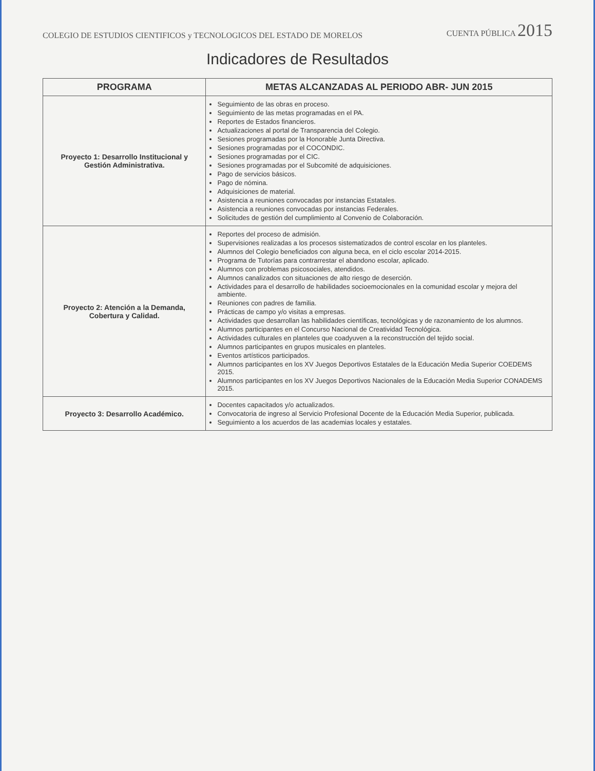COLEGIO DE ESTUDIOS CIENTIFICOS y TECNOLOGICOS DEL ESTADO DE MORELOS
CUENTA PÚBLICA 2015
Indicadores de Resultados
| PROGRAMA | METAS ALCANZADAS AL PERIODO ABR- JUN 2015 |
| --- | --- |
| Proyecto 1: Desarrollo Institucional y Gestión Administrativa. | Seguimiento de las obras en proceso. Seguimiento de las metas programadas en el PA. Reportes de Estados financieros. Actualizaciones al portal de Transparencia del Colegio. Sesiones programadas por la Honorable Junta Directiva. Sesiones programadas por el COCONDIC. Sesiones programadas por el CIC. Sesiones programadas por el Subcomité de adquisiciones. Pago de servicios básicos. Pago de nómina. Adquisiciones de material. Asistencia a reuniones convocadas por instancias Estatales. Asistencia a reuniones convocadas por instancias Federales. Solicitudes de gestión del cumplimiento al Convenio de Colaboración. |
| Proyecto 2: Atención a la Demanda, Cobertura y Calidad. | Reportes del proceso de admisión. Supervisiones realizadas a los procesos sistematizados de control escolar en los planteles. Alumnos del Colegio beneficiados con alguna beca, en el ciclo escolar 2014-2015. Programa de Tutorías para contrarrestar el abandono escolar, aplicado. Alumnos con problemas psicosociales, atendidos. Alumnos canalizados con situaciones de alto riesgo de deserción. Actividades para el desarrollo de habilidades socioemocionales en la comunidad escolar y mejora del ambiente. Reuniones con padres de familia. Prácticas de campo y/o visitas a empresas. Actividades que desarrollan las habilidades científicas, tecnológicas y de razonamiento de los alumnos. Alumnos participantes en el Concurso Nacional de Creatividad Tecnológica. Actividades culturales en planteles que coadyuven a la reconstrucción del tejido social. Alumnos participantes en grupos musicales en planteles. Eventos artísticos participados. Alumnos participantes en los XV Juegos Deportivos Estatales de la Educación Media Superior COEDEMS 2015. Alumnos participantes en los XV Juegos Deportivos Nacionales de la Educación Media Superior CONADEMS 2015. |
| Proyecto 3: Desarrollo Académico. | Docentes capacitados y/o actualizados. Convocatoria de ingreso al Servicio Profesional Docente de la Educación Media Superior, publicada. Seguimiento a los acuerdos de las academias locales y estatales. |